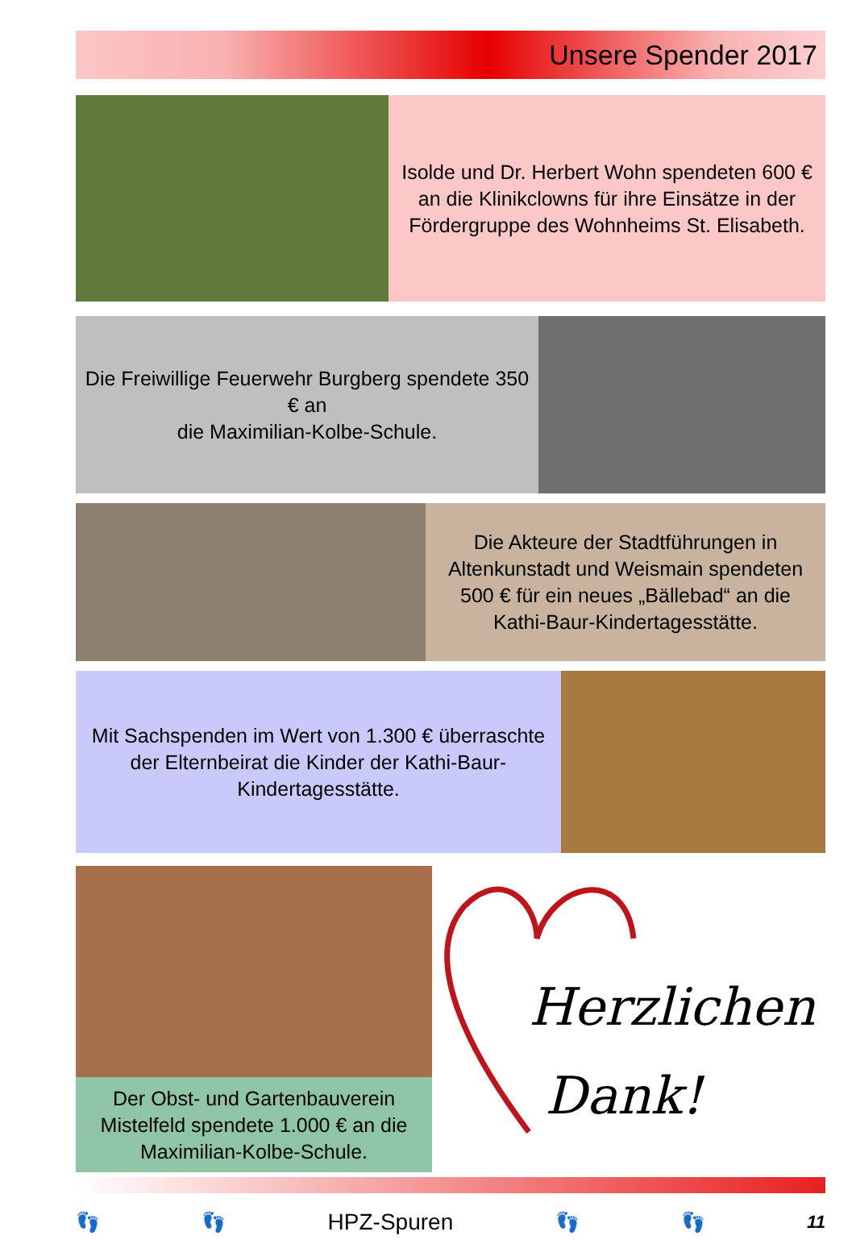Unsere Spender 2017
Isolde und Dr. Herbert Wohn spendeten 600 € an die Klinikclowns für ihre Einsätze in der Fördergruppe des Wohnheims St. Elisabeth.
Die Freiwillige Feuerwehr Burgberg spendete 350 € an
die Maximilian-Kolbe-Schule.
Die Akteure der Stadtführungen in Altenkunstadt und Weismain spendeten 500 € für ein neues „Bällebad“ an die Kathi-Baur-Kindertagesstätte.
Mit Sachspenden im Wert von 1.300 € überraschte der Elternbeirat die Kinder der Kathi-Baur-Kindertagesstätte.
Der Obst- und Gartenbauverein Mistelfeld spendete 1.000 € an die Maximilian-Kolbe-Schule.
Herzlichen
Dank!
👣 👣 HPZ-Spuren 👣 👣 11